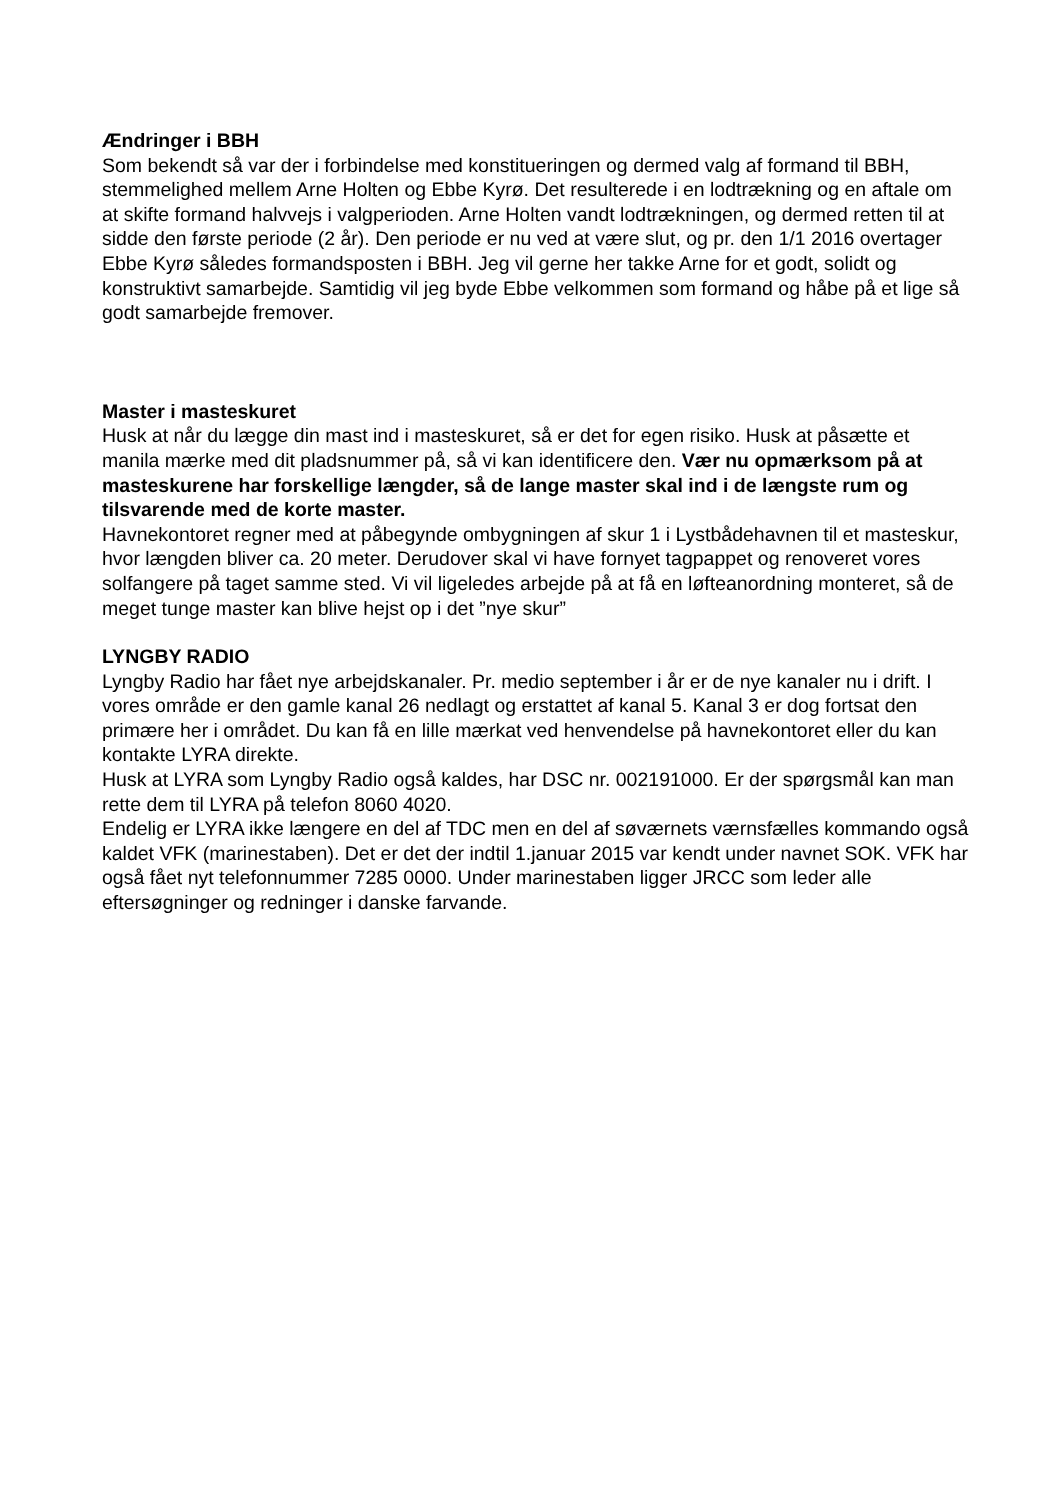Ændringer i BBH
Som bekendt så var der i forbindelse med konstitueringen og dermed valg af formand til BBH, stemmelighed mellem Arne Holten og Ebbe Kyrø. Det resulterede i en lodtrækning og en aftale om at skifte formand halvvejs i valgperioden. Arne Holten vandt lodtrækningen, og dermed retten til at sidde den første periode (2 år). Den periode er nu ved at være slut, og pr. den 1/1 2016 overtager Ebbe Kyrø således formandsposten i BBH. Jeg vil gerne her takke Arne for et godt, solidt og konstruktivt samarbejde. Samtidig vil jeg byde Ebbe velkommen som formand og håbe på et lige så godt samarbejde fremover.
Master i masteskuret
Husk at når du lægge din mast ind i masteskuret, så er det for egen risiko. Husk at påsætte et manila mærke med dit pladsnummer på, så vi kan identificere den. Vær nu opmærksom på at masteskurene har forskellige længder, så de lange master skal ind i de længste rum og tilsvarende med de korte master.
Havnekontoret regner med at påbegynde ombygningen af skur 1 i Lystbådehavnen til et masteskur, hvor længden bliver ca. 20 meter. Derudover skal vi have fornyet tagpappet og renoveret vores solfangere på taget samme sted. Vi vil ligeledes arbejde på at få en løfteanordning monteret, så de meget tunge master kan blive hejst op i det ”nye skur”
LYNGBY RADIO
Lyngby Radio har fået nye arbejdskanaler. Pr. medio september i år er de nye kanaler nu i drift. I vores område er den gamle kanal 26 nedlagt og erstattet af kanal 5. Kanal 3 er dog fortsat den primære her i området. Du kan få en lille mærkat ved henvendelse på havnekontoret eller du kan kontakte LYRA direkte.
Husk at LYRA som Lyngby Radio også kaldes, har DSC nr. 002191000. Er der spørgsmål kan man rette dem til LYRA på telefon 8060 4020.
Endelig er LYRA ikke længere en del af TDC men en del af søværnets værnsfælles kommando også kaldet VFK (marinestaben). Det er det der indtil 1.januar 2015 var kendt under navnet SOK. VFK har også fået nyt telefonnummer 7285 0000. Under marinestaben ligger JRCC som leder alle eftersøgninger og redninger i danske farvande.